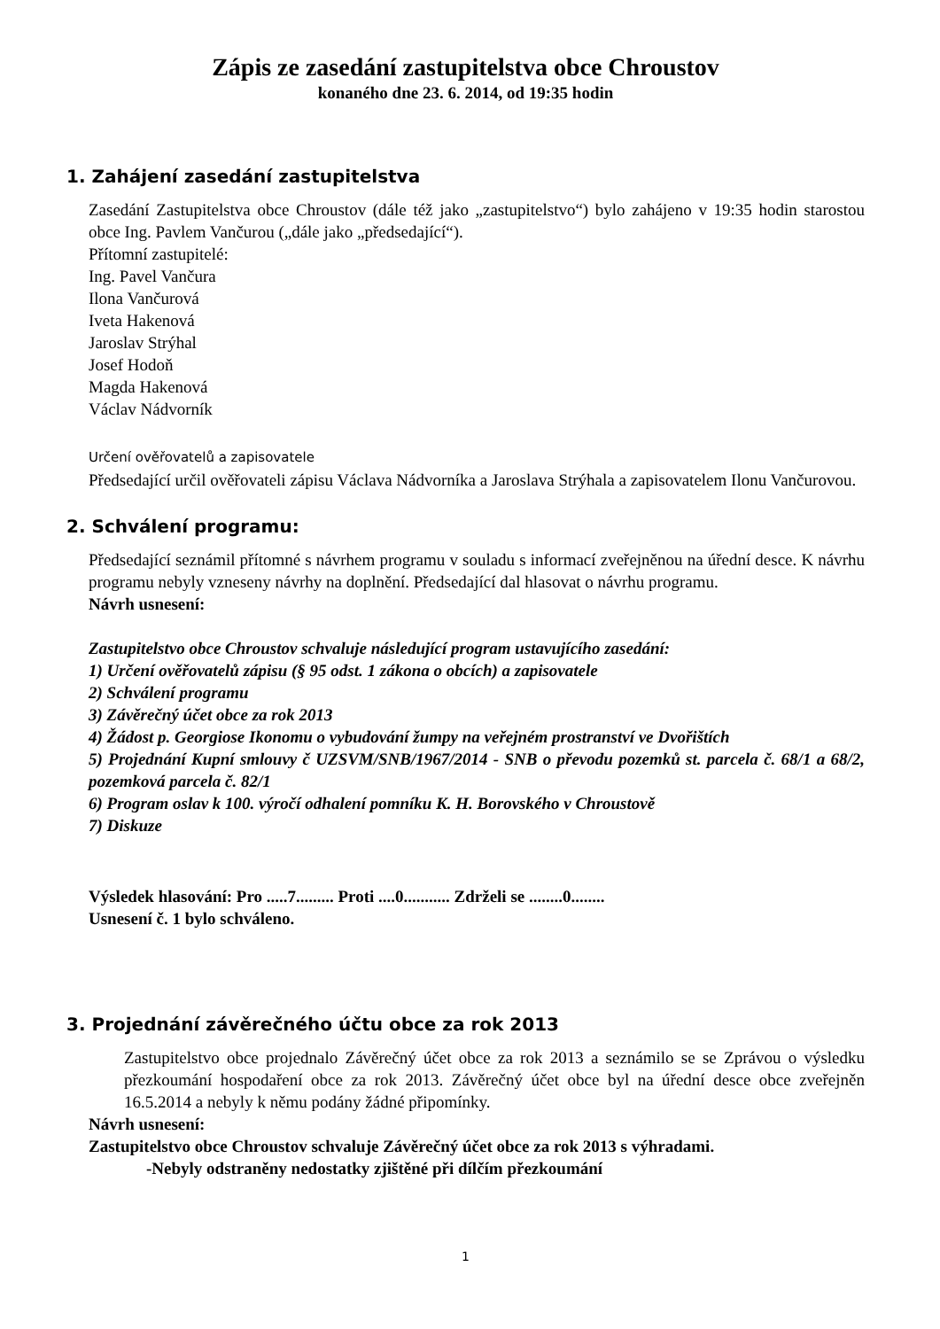Zápis ze zasedání zastupitelstva obce Chroustov
konaného dne 23. 6. 2014, od 19:35 hodin
1. Zahájení zasedání zastupitelstva
Zasedání Zastupitelstva obce Chroustov (dále též jako „zastupitelstvo“) bylo zahájeno v 19:35 hodin starostou obce Ing. Pavlem Vančurou („dále jako „předsedající“).
Přítomní zastupitelé:
Ing. Pavel Vančura
Ilona Vančurová
Iveta Hakenová
Jaroslav Strýhal
Josef Hodoň
Magda Hakenová
Václav Nádvorník
Určení ověřovatelů a zapisovatele
Předsedající určil ověřovateli zápisu Václava Nádvorníka a Jaroslava Strýhala a zapisovatelem Ilonu Vančurovou.
2. Schválení programu:
Předsedající seznámil přítomné s návrhem programu v souladu s informací zveřejněnou na úřední desce. K návrhu programu nebyly vzneseny návrhy na doplnění. Předsedající dal hlasovat o návrhu programu.
Návrh usnesení:
Zastupitelstvo obce Chroustov schvaluje následující program ustavujícího zasedání:
1) Určení ověřovatelů zápisu (§ 95 odst. 1 zákona o obcích) a zapisovatele
2) Schválení programu
3) Závěrečný účet obce za rok 2013
4) Žádost p. Georgiose Ikonomu o vybudování žumpy na veřejném prostranství ve Dvořištích
5) Projednání Kupní smlouvy č UZSVM/SNB/1967/2014 - SNB o převodu pozemků st. parcela č. 68/1 a 68/2, pozemková parcela č. 82/1
6) Program oslav k 100. výročí odhalení pomníku K. H. Borovského v Chroustově
7) Diskuze
Výsledek hlasování: Pro .....7......... Proti ....0........... Zdrželi se ........0........
Usnesení č. 1 bylo schváleno.
3. Projednání závěrečného účtu obce za rok 2013
Zastupitelstvo obce projednalo Závěrečný účet obce za rok 2013 a seznámilo se se Zprávou o výsledku přezkoumání hospodaření obce za rok 2013. Závěrečný účet obce byl na úřední desce obce zveřejněn 16.5.2014 a nebyly k němu podány žádné připomínky.
Návrh usnesení:
Zastupitelstvo obce Chroustov schvaluje Závěrečný účet obce za rok 2013 s výhradami.
-Nebyly odstraněny nedostatky zjištěné při dílčím přezkoumání
1